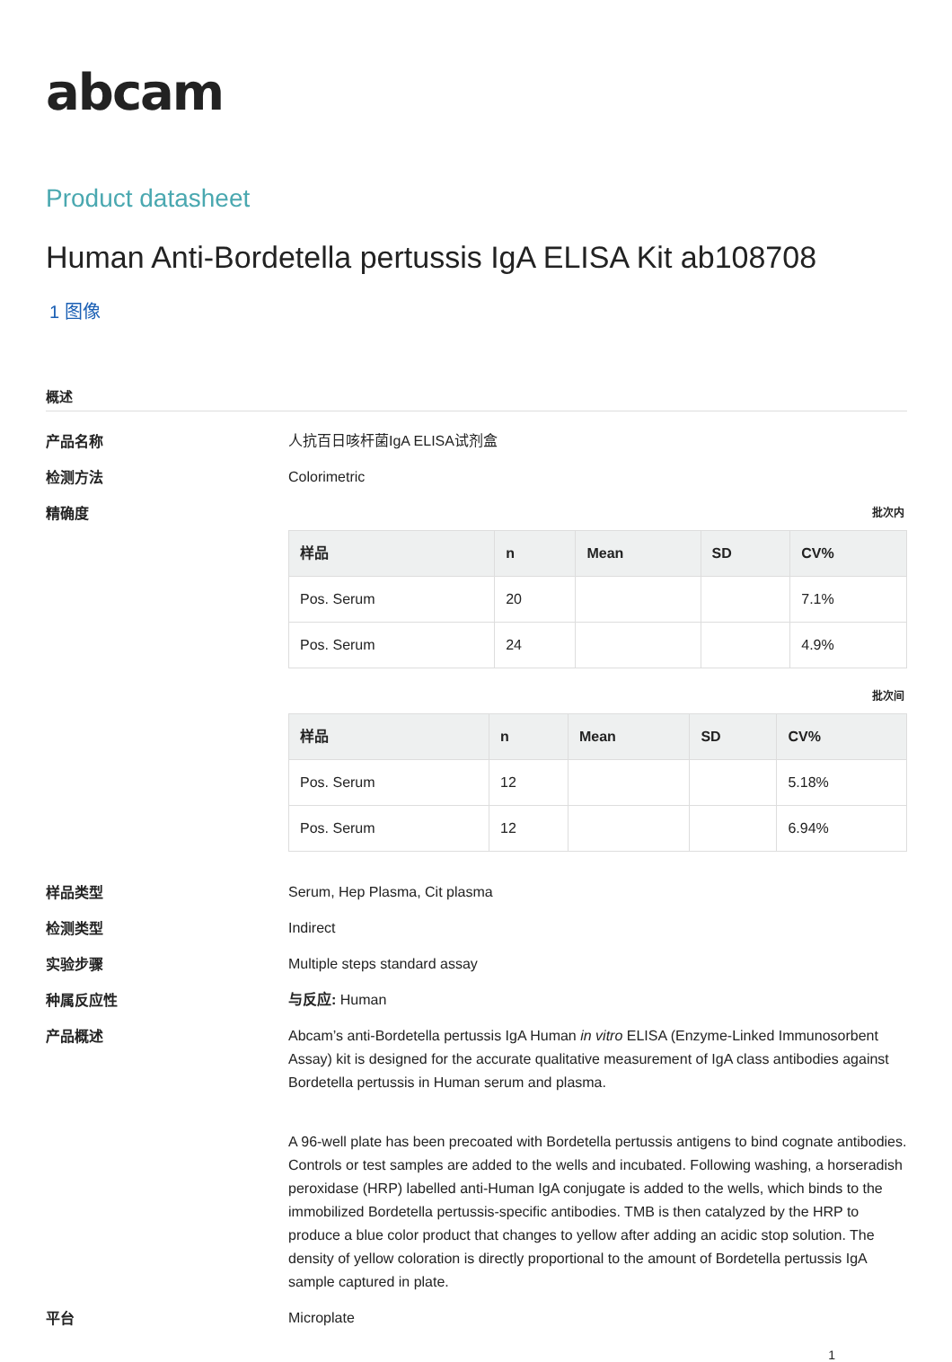abcam
Product datasheet
Human Anti-Bordetella pertussis IgA ELISA Kit ab108708
1 图像
概述
产品名称
人抗百日咳杆菌IgA ELISA试剂盒
检测方法
Colorimetric
精确度
批次内
| 样品 | n | Mean | SD | CV% |
| --- | --- | --- | --- | --- |
| Pos. Serum | 20 | | | 7.1% |
| Pos. Serum | 24 | | | 4.9% |
批次间
| 样品 | n | Mean | SD | CV% |
| --- | --- | --- | --- | --- |
| Pos. Serum | 12 | | | 5.18% |
| Pos. Serum | 12 | | | 6.94% |
样品类型
Serum, Hep Plasma, Cit plasma
检测类型
Indirect
实验步骤
Multiple steps standard assay
种属反应性
与反应: Human
产品概述
Abcam’s anti-Bordetella pertussis IgA Human in vitro ELISA (Enzyme-Linked Immunosorbent Assay) kit is designed for the accurate qualitative measurement of IgA class antibodies against Bordetella pertussis in Human serum and plasma.
A 96-well plate has been precoated with Bordetella pertussis antigens to bind cognate antibodies. Controls or test samples are added to the wells and incubated. Following washing, a horseradish peroxidase (HRP) labelled anti-Human IgA conjugate is added to the wells, which binds to the immobilized Bordetella pertussis-specific antibodies. TMB is then catalyzed by the HRP to produce a blue color product that changes to yellow after adding an acidic stop solution. The density of yellow coloration is directly proportional to the amount of Bordetella pertussis IgA sample captured in plate.
平台
Microplate
1